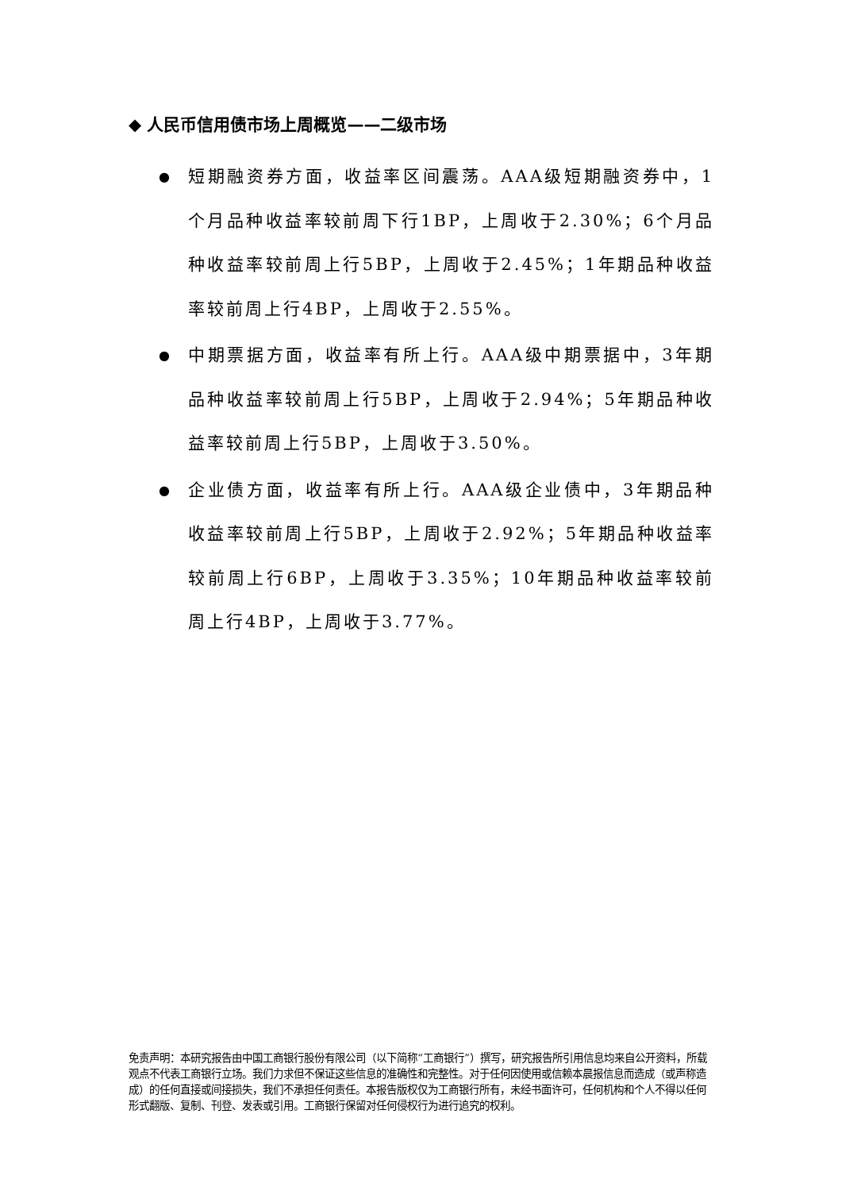◆ 人民币信用债市场上周概览——二级市场
● 短期融资券方面，收益率区间震荡。AAA级短期融资券中，1个月品种收益率较前周下行1BP，上周收于2.30%；6个月品种收益率较前周上行5BP，上周收于2.45%；1年期品种收益率较前周上行4BP，上周收于2.55%。
● 中期票据方面，收益率有所上行。AAA级中期票据中，3年期品种收益率较前周上行5BP，上周收于2.94%；5年期品种收益率较前周上行5BP，上周收于3.50%。
● 企业债方面，收益率有所上行。AAA级企业债中，3年期品种收益率较前周上行5BP，上周收于2.92%；5年期品种收益率较前周上行6BP，上周收于3.35%；10年期品种收益率较前周上行4BP，上周收于3.77%。
免责声明：本研究报告由中国工商银行股份有限公司（以下简称“工商银行”）撰写，研究报告所引用信息均来自公开资料，所载观点不代表工商银行立场。我们力求但不保证这些信息的准确性和完整性。对于任何因使用或信赖本晨报信息而造成（或声称造成）的任何直接或间接损失，我们不承担任何责任。本报告版权仅为工商银行所有，未经书面许可，任何机构和个人不得以任何形式翻版、复制、刊登、发表或引用。工商银行保留对任何侵权行为进行追究的权利。